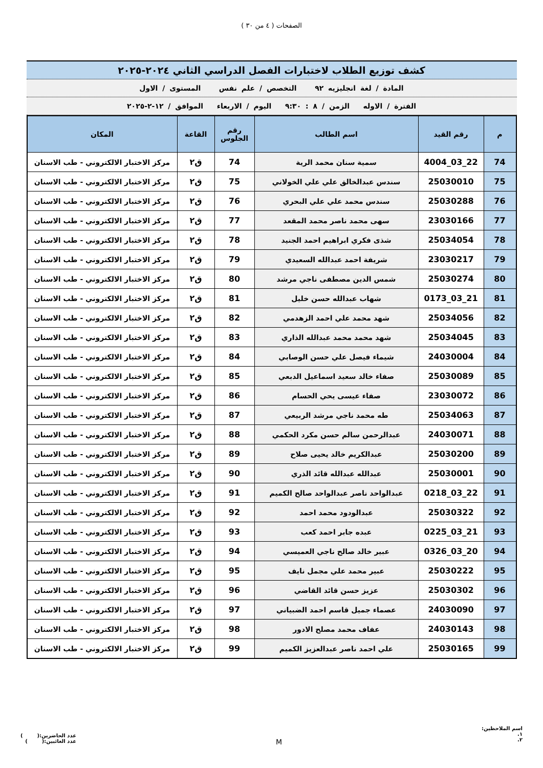الصفحات ( ٤ من ٣٠ )
كشف توزيع الطلاب لاختبارات الفصل الدراسي الثاني ٢٠٢٤-٢٠٢٥
المادة / لغة انجليزيه ٩٢ التخصص / علم نفس المستوى / الاول
الفترة / الاوله الزمن / ٨ : ٩:٣٠ اليوم / الاربعاء الموافق / ١٢-٢-٢٠٢٥
| م | رقم القيد | اسم الطالب | رقم الجلوس | القاعة | المكان |
| --- | --- | --- | --- | --- | --- |
| 74 | 22_03_4004 | سمية سنان محمد الرية | 74 | ق٢ | مركز الاختبار الالكتروني - طب الاسنان |
| 75 | 25030010 | سندس عبدالخالق علي علي الخولاني | 75 | ق٢ | مركز الاختبار الالكتروني - طب الاسنان |
| 76 | 25030288 | سندس محمد علي علي البحري | 76 | ق٢ | مركز الاختبار الالكتروني - طب الاسنان |
| 77 | 23030166 | سهى محمد ناصر محمد المقعد | 77 | ق٢ | مركز الاختبار الالكتروني - طب الاسنان |
| 78 | 25034054 | شذى فكري ابراهيم احمد الجنيد | 78 | ق٢ | مركز الاختبار الالكتروني - طب الاسنان |
| 79 | 23030217 | شريفة احمد عبدالله السعيدي | 79 | ق٢ | مركز الاختبار الالكتروني - طب الاسنان |
| 80 | 25030274 | شمس الدين مصطفى ناجي مرشد | 80 | ق٢ | مركز الاختبار الالكتروني - طب الاسنان |
| 81 | 21_03_0173 | شهاب عبدالله حسن خليل | 81 | ق٢ | مركز الاختبار الالكتروني - طب الاسنان |
| 82 | 25034056 | شهد محمد علي احمد الزهدمي | 82 | ق٢ | مركز الاختبار الالكتروني - طب الاسنان |
| 83 | 25034045 | شهد محمد محمد عبدالله الذاري | 83 | ق٢ | مركز الاختبار الالكتروني - طب الاسنان |
| 84 | 24030004 | شيماء فيصل علي حسن الوصابي | 84 | ق٢ | مركز الاختبار الالكتروني - طب الاسنان |
| 85 | 25030089 | صفاء خالد سعيد اسماعيل الدبعي | 85 | ق٢ | مركز الاختبار الالكتروني - طب الاسنان |
| 86 | 23030072 | صفاء عيسى يحي الحسام | 86 | ق٢ | مركز الاختبار الالكتروني - طب الاسنان |
| 87 | 25034063 | طه محمد ناجي مرشد الربيعي | 87 | ق٢ | مركز الاختبار الالكتروني - طب الاسنان |
| 88 | 24030071 | عبدالرحمن سالم حسن مكرد الحكمي | 88 | ق٢ | مركز الاختبار الالكتروني - طب الاسنان |
| 89 | 25030200 | عبدالكريم خالد يحيى صلاح | 89 | ق٢ | مركز الاختبار الالكتروني - طب الاسنان |
| 90 | 25030001 | عبدالله عبدالله قائد الذري | 90 | ق٢ | مركز الاختبار الالكتروني - طب الاسنان |
| 91 | 22_03_0218 | عبدالواحد ناصر عبدالواحد صالح الكميم | 91 | ق٢ | مركز الاختبار الالكتروني - طب الاسنان |
| 92 | 25030322 | عبدالودود محمد احمد | 92 | ق٢ | مركز الاختبار الالكتروني - طب الاسنان |
| 93 | 21_03_0225 | عبده جابر احمد كعب | 93 | ق٢ | مركز الاختبار الالكتروني - طب الاسنان |
| 94 | 20_03_0326 | عبير خالد صالح ناجي العميسي | 94 | ق٢ | مركز الاختبار الالكتروني - طب الاسنان |
| 95 | 25030222 | عبير محمد علي مجمل نايف | 95 | ق٢ | مركز الاختبار الالكتروني - طب الاسنان |
| 96 | 25030302 | عزيز حسن قائد القاضي | 96 | ق٢ | مركز الاختبار الالكتروني - طب الاسنان |
| 97 | 24030090 | عصماء جميل قاسم احمد الضبياني | 97 | ق٢ | مركز الاختبار الالكتروني - طب الاسنان |
| 98 | 24030143 | عفاف محمد مصلح الادور | 98 | ق٢ | مركز الاختبار الالكتروني - طب الاسنان |
| 99 | 25030165 | علي احمد ناصر عبدالعزيز الكميم | 99 | ق٢ | مركز الاختبار الالكتروني - طب الاسنان |
اسم الملاحظين:
١.
٢.
M
عدد الحاضرين:( )
عدد الغائبين:( )